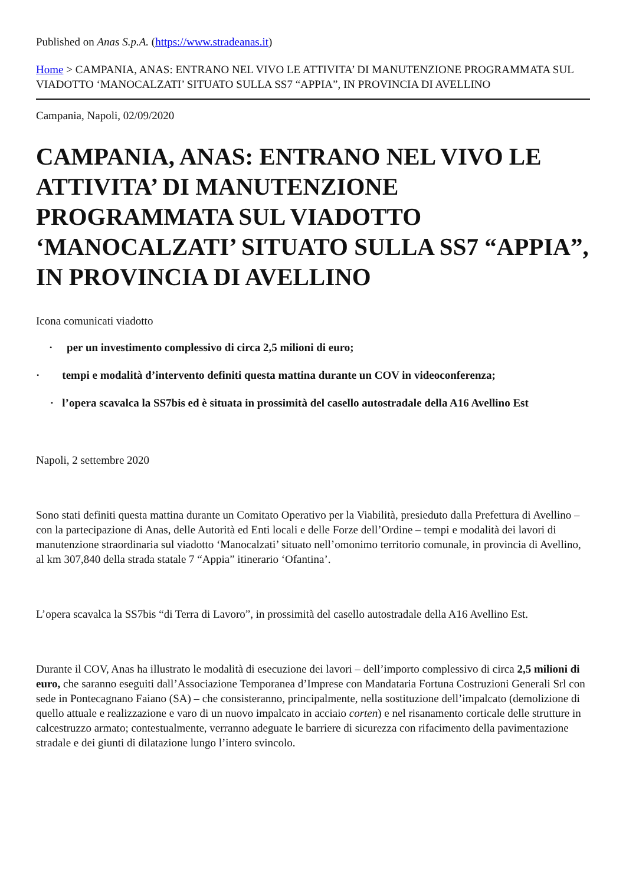Published on Anas S.p.A. (https://www.stradeanas.it)
Home > CAMPANIA, ANAS: ENTRANO NEL VIVO LE ATTIVITA’ DI MANUTENZIONE PROGRAMMATA SUL VIADOTTO ‘MANOCALZATI’ SITUATO SULLA SS7 “APPIA”, IN PROVINCIA DI AVELLINO
Campania, Napoli, 02/09/2020
CAMPANIA, ANAS: ENTRANO NEL VIVO LE ATTIVITA’ DI MANUTENZIONE PROGRAMMATA SUL VIADOTTO ‘MANOCALZATI’ SITUATO SULLA SS7 “APPIA”, IN PROVINCIA DI AVELLINO
Icona comunicati viadotto
· per un investimento complessivo di circa 2,5 milioni di euro;
· tempi e modalità d’intervento definiti questa mattina durante un COV in videoconferenza;
· l’opera scavalca la SS7bis ed è situata in prossimità del casello autostradale della A16 Avellino Est
Napoli, 2 settembre 2020
Sono stati definiti questa mattina durante un Comitato Operativo per la Viabilità, presieduto dalla Prefettura di Avellino – con la partecipazione di Anas, delle Autorità ed Enti locali e delle Forze dell’Ordine – tempi e modalità dei lavori di manutenzione straordinaria sul viadotto ‘Manocalzati’ situato nell’omonimo territorio comunale, in provincia di Avellino, al km 307,840 della strada statale 7 “Appia” itinerario ‘Ofantina’.
L’opera scavalca la SS7bis “di Terra di Lavoro”, in prossimità del casello autostradale della A16 Avellino Est.
Durante il COV, Anas ha illustrato le modalità di esecuzione dei lavori – dell’importo complessivo di circa 2,5 milioni di euro, che saranno eseguiti dall’Associazione Temporanea d’Imprese con Mandataria Fortuna Costruzioni Generali Srl con sede in Pontecagnano Faiano (SA) – che consisteranno, principalmente, nella sostituzione dell’impalcato (demolizione di quello attuale e realizzazione e varo di un nuovo impalcato in acciaio corten) e nel risanamento corticale delle strutture in calcestruzzo armato; contestualmente, verranno adeguate le barriere di sicurezza con rifacimento della pavimentazione stradale e dei giunti di dilatazione lungo l’intero svincolo.